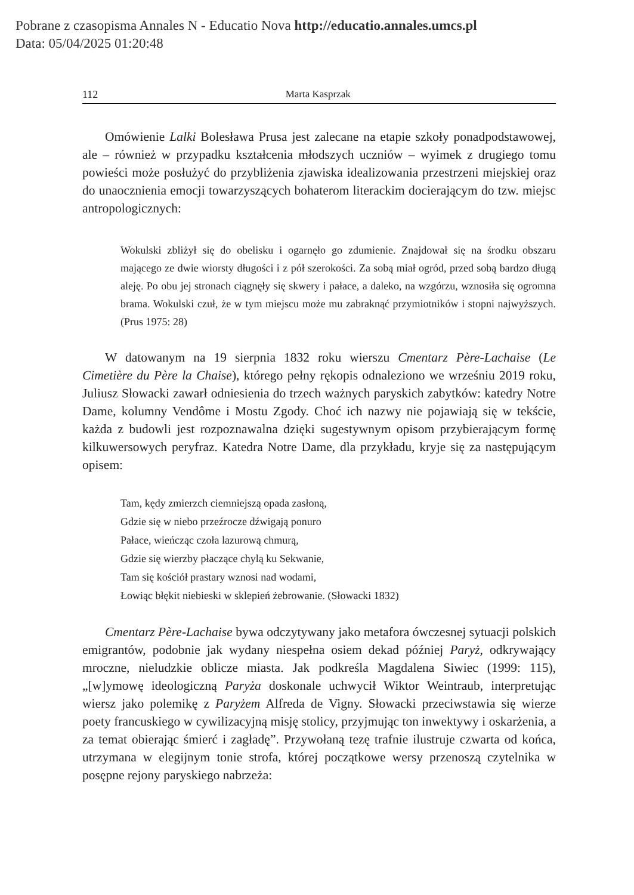Pobrane z czasopisma Annales N - Educatio Nova http://educatio.annales.umcs.pl
Data: 05/04/2025 01:20:48
112 Marta Kasprzak
Omówienie Lalki Bolesława Prusa jest zalecane na etapie szkoły ponadpodstawowej, ale – również w przypadku kształcenia młodszych uczniów – wyimek z drugiego tomu powieści może posłużyć do przybliżenia zjawiska idealizowania przestrzeni miejskiej oraz do unaocznienia emocji towarzyszących bohaterom literackim docierającym do tzw. miejsc antropologicznych:
Wokulski zbliżył się do obelisku i ogarnęło go zdumienie. Znajdował się na środku obszaru mającego ze dwie wiorsty długości i z pół szerokości. Za sobą miał ogród, przed sobą bardzo długą aleję. Po obu jej stronach ciągnęły się skwery i pałace, a daleko, na wzgórzu, wznosiła się ogromna brama. Wokulski czuł, że w tym miejscu może mu zabraknąć przymiotników i stopni najwyższych. (Prus 1975: 28)
W datowanym na 19 sierpnia 1832 roku wierszu Cmentarz Père-Lachaise (Le Cimetière du Père la Chaise), którego pełny rękopis odnaleziono we wrześniu 2019 roku, Juliusz Słowacki zawarł odniesienia do trzech ważnych paryskich zabytków: katedry Notre Dame, kolumny Vendôme i Mostu Zgody. Choć ich nazwy nie pojawiają się w tekście, każda z budowli jest rozpoznawalna dzięki sugestywnym opisom przybierającym formę kilkuwersowych peryfraz. Katedra Notre Dame, dla przykładu, kryje się za następującym opisem:
Tam, kędy zmierzch ciemniejszą opada zasłoną,
Gdzie się w niebo przeźrocze dźwigają ponuro
Pałace, wieńcząc czoła lazurową chmurą,
Gdzie się wierzby płaczące chylą ku Sekwanie,
Tam się kościół prastary wznosi nad wodami,
Łowiąc błękit niebieski w sklepień żebrowanie. (Słowacki 1832)
Cmentarz Père-Lachaise bywa odczytywany jako metafora ówczesnej sytuacji polskich emigrantów, podobnie jak wydany niespełna osiem dekad później Paryż, odkrywający mroczne, nieludzkie oblicze miasta. Jak podkreśla Magdalena Siwiec (1999: 115), „[w]ymowę ideologiczną Paryża doskonale uchwycił Wiktor Weintraub, interpretując wiersz jako polemikę z Paryżem Alfreda de Vigny. Słowacki przeciwstawia się wierze poety francuskiego w cywilizacyjną misję stolicy, przyjmując ton inwektywy i oskarżenia, a za temat obierając śmierć i zagładę”. Przywołaną tezę trafnie ilustruje czwarta od końca, utrzymana w elegijnym tonie strofa, której początkowe wersy przenoszą czytelnika w posępne rejony paryskiego nabrzeża: